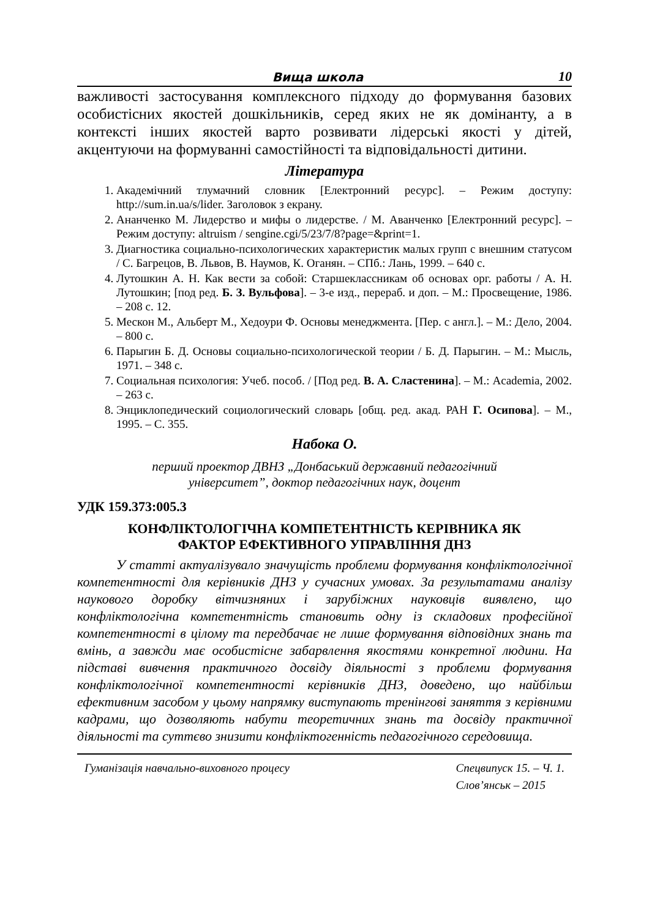Вища школа 10
важливості застосування комплексного підходу до формування базових особистісних якостей дошкільників, серед яких не як домінанту, а в контексті інших якостей варто розвивати лідерські якості у дітей, акцентуючи на формуванні самостійності та відповідальності дитини.
Література
1. Академічний тлумачний словник [Електронний ресурс]. – Режим доступу: http://sum.in.ua/s/lider. Заголовок з екрану.
2. Ананченко М. Лидерство и мифы о лидерстве. / М. Аванченко [Електронний ресурс]. – Режим доступу: altruism / sengine.cgi/5/23/7/8?page=&print=1.
3. Диагностика социально-психологических характеристик малых групп с внешним статусом / С. Багрецов, В. Львов, В. Наумов, К. Оганян. – СПб.: Лань, 1999. – 640 с.
4. Лутошкин А. Н. Как вести за собой: Старшеклассникам об основах орг. работы / А. Н. Лутошкин; [под ред. Б. З. Вульфова]. – 3-е изд., перераб. и доп. – М.: Просвещение, 1986. – 208 с. 12.
5. Мескон М., Альберт М., Хедоури Ф. Основы менеджмента. [Пер. с англ.]. – М.: Дело, 2004. – 800 с.
6. Парыгин Б. Д. Основы социально-психологической теории / Б. Д. Парыгин. – М.: Мысль, 1971. – 348 с.
7. Социальная психология: Учеб. пособ. / [Под ред. В. А. Сластенина]. – М.: Academia, 2002. – 263 с.
8. Энциклопедический социологический словарь [общ. ред. акад. РАН Г. Осипова]. – М., 1995. – С. 355.
Набока О.
перший проектор ДВНЗ „Донбаський державний педагогічний
університет”, доктор педагогічних наук, доцент
УДК 159.373:005.3
КОНФЛІКТОЛОГІЧНА КОМПЕТЕНТНІСТЬ КЕРІВНИКА ЯК
ФАКТОР ЕФЕКТИВНОГО УПРАВЛІННЯ ДНЗ
У статті актуалізувало значущість проблеми формування конфліктологічної компетентності для керівників ДНЗ у сучасних умовах. За результатами аналізу наукового доробку вітчизняних і зарубіжних науковців виявлено, що конфліктологічна компетентність становить одну із складових професійної компетентності в цілому та передбачає не лише формування відповідних знань та вмінь, а завжди має особистісне забарвлення якостями конкретної людини. На підставі вивчення практичного досвіду діяльності з проблеми формування конфліктологічної компетентності керівників ДНЗ, доведено, що найбільш ефективним засобом у цьому напрямку виступають тренінгові заняття з керівними кадрами, що дозволяють набути теоретичних знань та досвіду практичної діяльності та суттєво знизити конфліктогенність педагогічного середовища.
Гуманізація навчально-виховного процесу Спецвипуск 15. – Ч. 1.
Слов’янськ – 2015